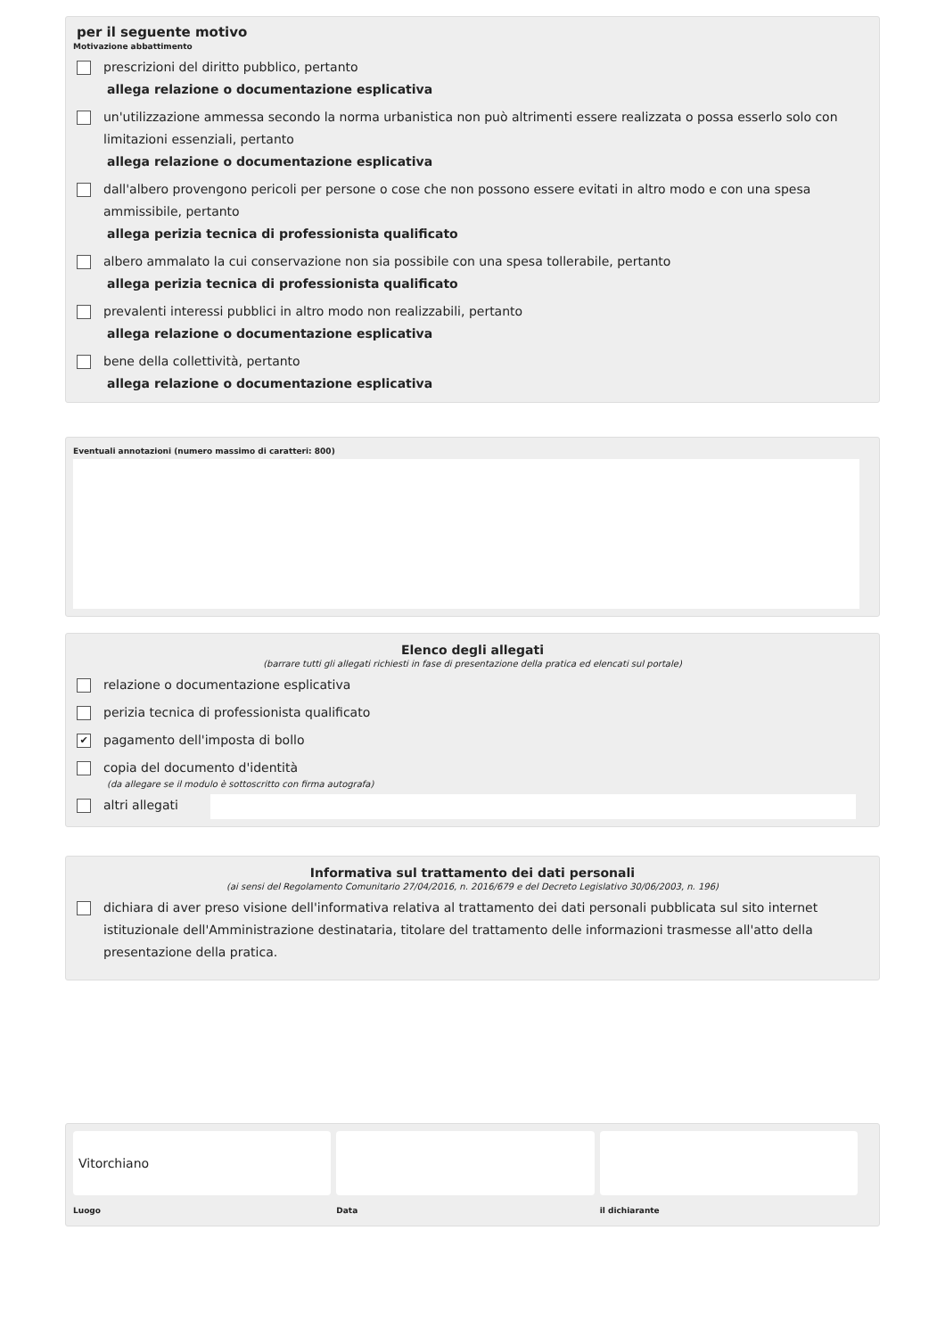per il seguente motivo
Motivazione abbattimento
prescrizioni del diritto pubblico, pertanto
allega relazione o documentazione esplicativa
un'utilizzazione ammessa secondo la norma urbanistica non può altrimenti essere realizzata o possa esserlo solo con limitazioni essenziali, pertanto
allega relazione o documentazione esplicativa
dall'albero provengono pericoli per persone o cose che non possono essere evitati in altro modo e con una spesa ammissibile, pertanto
allega perizia tecnica di professionista qualificato
albero ammalato la cui conservazione non sia possibile con una spesa tollerabile, pertanto
allega perizia tecnica di professionista qualificato
prevalenti interessi pubblici in altro modo non realizzabili, pertanto
allega relazione o documentazione esplicativa
bene della collettività, pertanto
allega relazione o documentazione esplicativa
Eventuali annotazioni (numero massimo di caratteri: 800)
Elenco degli allegati
(barrare tutti gli allegati richiesti in fase di presentazione della pratica ed elencati sul portale)
relazione o documentazione esplicativa
perizia tecnica di professionista qualificato
✔ pagamento dell'imposta di bollo
copia del documento d'identità
(da allegare se il modulo è sottoscritto con firma autografa)
altri allegati
Informativa sul trattamento dei dati personali
(ai sensi del Regolamento Comunitario 27/04/2016, n. 2016/679 e del Decreto Legislativo 30/06/2003, n. 196)
dichiara di aver preso visione dell'informativa relativa al trattamento dei dati personali pubblicata sul sito internet istituzionale dell'Amministrazione destinataria, titolare del trattamento delle informazioni trasmesse all'atto della presentazione della pratica.
Vitorchiano
Luogo
Data il dichiarante